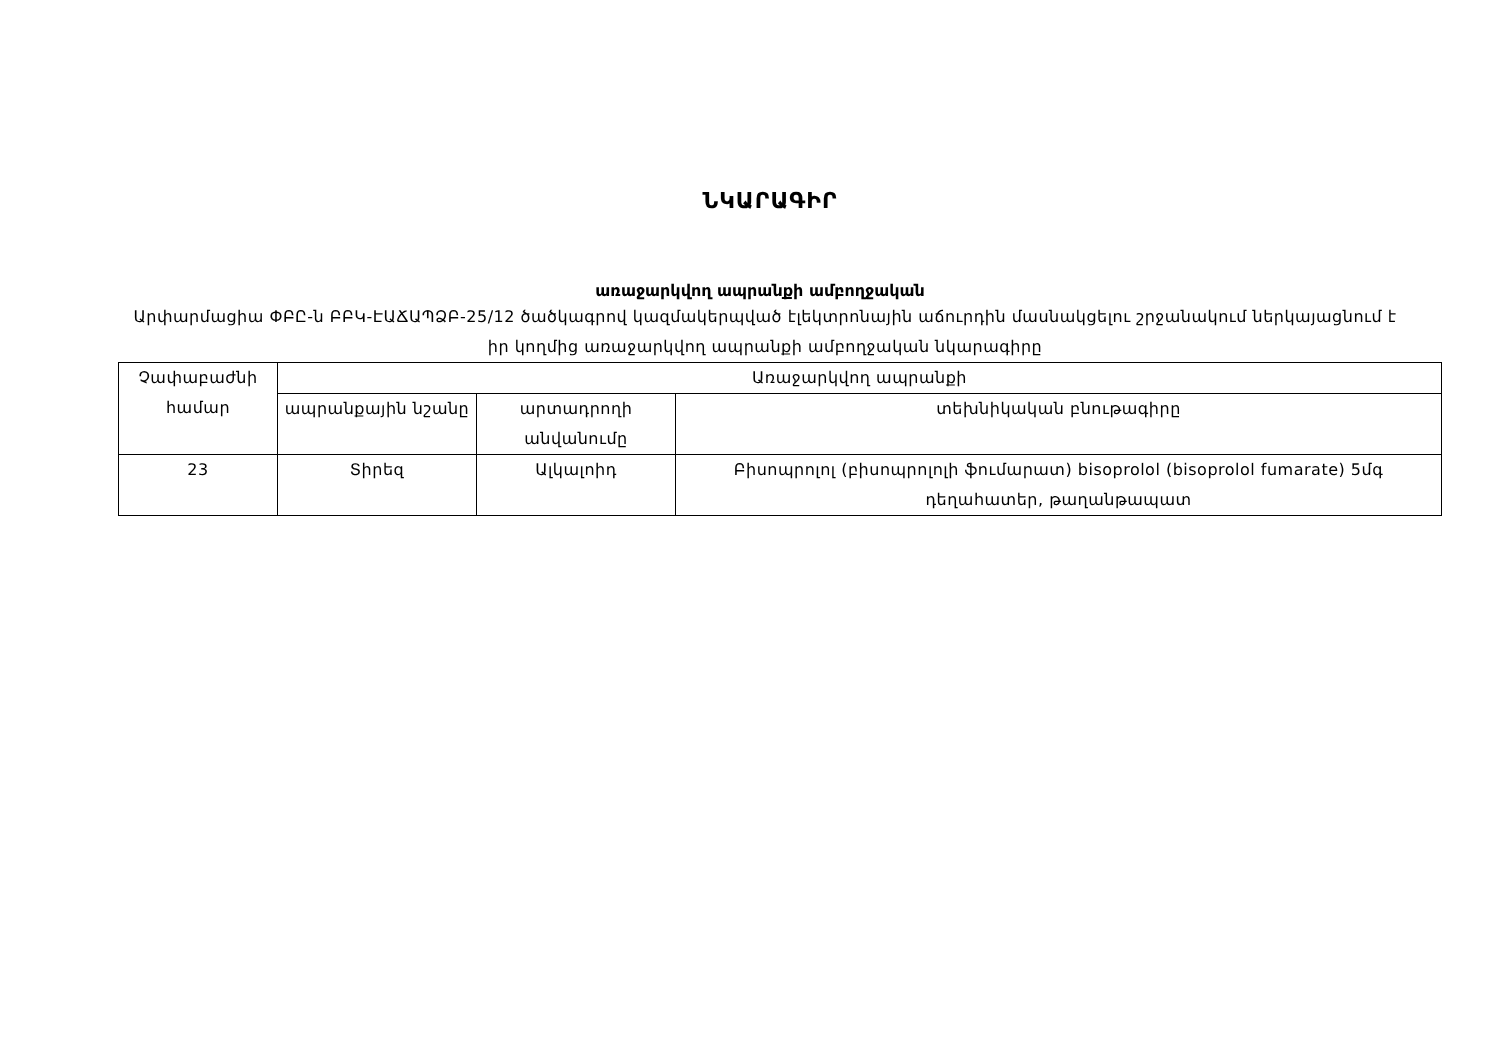ՆԿԱՐԱԳԻՐ
առաջարկվող ապրանքի ամբողջական
Արփարմացիա ՓԲԸ-ն ԲԲԿ-ԷԱՃԱՊՁԲ-25/12 ծածկագրով կազմակերպված էլեկտրոնային աճուրդին մասնակցելու շրջանակում ներկայացնում է իր կողմից առաջարկվող ապրանքի ամբողջական նկարագիրը
| Չափաբաժնի համար | Առաջարկվող ապրանքի | | |
| --- | --- | --- | --- |
| | ապրանքային նշանը | արտադրողի անվանումը | տեխնիկական բնութագիրը |
| 23 | Տիրեզ | Ալկալոիդ | Բիսոպրոլոլ (բիսոպրոլոլի ֆումարատ) bisoprolol (bisoprolol fumarate) 5մգ դեղահատեր, թաղանթապատ |